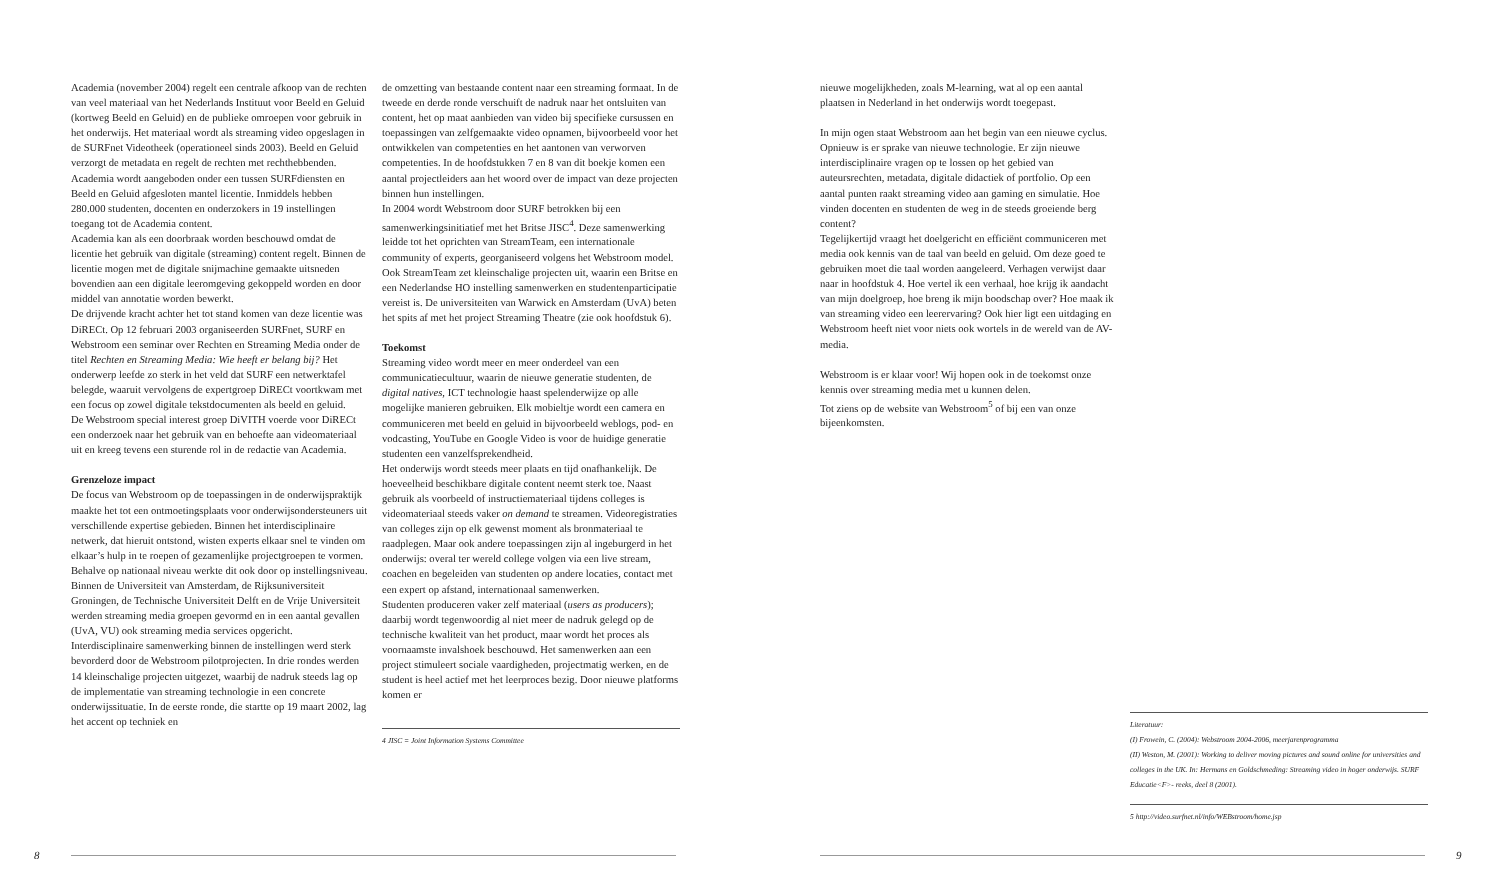Academia (november 2004) regelt een centrale afkoop van de rechten van veel materiaal van het Nederlands Instituut voor Beeld en Geluid (kortweg Beeld en Geluid) en de publieke omroepen voor gebruik in het onderwijs. Het materiaal wordt als streaming video opgeslagen in de SURFnet Videotheek (operationeel sinds 2003). Beeld en Geluid verzorgt de metadata en regelt de rechten met rechthebbenden.
Academia wordt aangeboden onder een tussen SURFdiensten en Beeld en Geluid afgesloten mantel licentie. Inmiddels hebben 280.000 studenten, docenten en onderzokers in 19 instellingen toegang tot de Academia content.
Academia kan als een doorbraak worden beschouwd omdat de licentie het gebruik van digitale (streaming) content regelt. Binnen de licentie mogen met de digitale snijmachine gemaakte uitsneden bovendien aan een digitale leeromgeving gekoppeld worden en door middel van annotatie worden bewerkt.
De drijvende kracht achter het tot stand komen van deze licentie was DiRECt. Op 12 februari 2003 organiseerden SURFnet, SURF en Webstroom een seminar over Rechten en Streaming Media onder de titel Rechten en Streaming Media: Wie heeft er belang bij? Het onderwerp leefde zo sterk in het veld dat SURF een netwerktafel belegde, waaruit vervolgens de expertgroep DiRECt voortkwam met een focus op zowel digitale tekstdocumenten als beeld en geluid.
De Webstroom special interest groep DiVITH voerde voor DiRECt een onderzoek naar het gebruik van en behoefte aan videomateriaal uit en kreeg tevens een sturende rol in de redactie van Academia.
Grenzeloze impact
De focus van Webstroom op de toepassingen in de onderwijspraktijk maakte het tot een ontmoetingsplaats voor onderwijsondersteuners uit verschillende expertise gebieden. Binnen het interdisciplinaire netwerk, dat hieruit ontstond, wisten experts elkaar snel te vinden om elkaar’s hulp in te roepen of gezamenlijke projectgroepen te vormen. Behalve op nationaal niveau werkte dit ook door op instellingsniveau. Binnen de Universiteit van Amsterdam, de Rijksuniversiteit Groningen, de Technische Universiteit Delft en de Vrije Universiteit werden streaming media groepen gevormd en in een aantal gevallen (UvA, VU) ook streaming media services opgericht.
Interdisciplinaire samenwerking binnen de instellingen werd sterk bevorderd door de Webstroom pilotprojecten. In drie rondes werden 14 kleinschalige projecten uitgezet, waarbij de nadruk steeds lag op de implementatie van streaming technologie in een concrete onderwijssituatie. In de eerste ronde, die startte op 19 maart 2002, lag het accent op techniek en
de omzetting van bestaande content naar een streaming formaat. In de tweede en derde ronde verschuift de nadruk naar het ontsluiten van content, het op maat aanbieden van video bij specifieke cursussen en toepassingen van zelfgemaakte video opnamen, bijvoorbeeld voor het ontwikkelen van competenties en het aantonen van verworven competenties. In de hoofdstukken 7 en 8 van dit boekje komen een aantal projectleiders aan het woord over de impact van deze projecten binnen hun instellingen.
In 2004 wordt Webstroom door SURF betrokken bij een samenwerkingsinitiatief met het Britse JISC<sup>4</sup>. Deze samenwerking leidde tot het oprichten van StreamTeam, een internationale community of experts, georganiseerd volgens het Webstroom model. Ook StreamTeam zet kleinschalige projecten uit, waarin een Britse en een Nederlandse HO instelling samenwerken en studentenparticipatie vereist is. De universiteiten van Warwick en Amsterdam (UvA) beten het spits af met het project Streaming Theatre (zie ook hoofdstuk 6).
Toekomst
Streaming video wordt meer en meer onderdeel van een communicatiecultuur, waarin de nieuwe generatie studenten, de digital natives, ICT technologie haast spelenderwijze op alle mogelijke manieren gebruiken. Elk mobieltje wordt een camera en communiceren met beeld en geluid in bijvoorbeeld weblogs, pod- en vodcasting, YouTube en Google Video is voor de huidige generatie studenten een vanzelfsprekendheid.
Het onderwijs wordt steeds meer plaats en tijd onafhankelijk. De hoeveelheid beschikbare digitale content neemt sterk toe. Naast gebruik als voorbeeld of instructiemateriaal tijdens colleges is videomateriaal steeds vaker on demand te streamen. Videoregistraties van colleges zijn op elk gewenst moment als bronmateriaal te raadplegen. Maar ook andere toepassingen zijn al ingeburgerd in het onderwijs: overal ter wereld college volgen via een live stream, coachen en begeleiden van studenten op andere locaties, contact met een expert op afstand, internationaal samenwerken.
Studenten produceren vaker zelf materiaal (users as producers); daarbij wordt tegenwoordig al niet meer de nadruk gelegd op de technische kwaliteit van het product, maar wordt het proces als voornaamste invalshoek beschouwd. Het samenwerken aan een project stimuleert sociale vaardigheden, projectmatig werken, en de student is heel actief met het leerproces bezig. Door nieuwe platforms komen er
4 JISC = Joint Information Systems Committee
nieuwe mogelijkheden, zoals M-learning, wat al op een aantal plaatsen in Nederland in het onderwijs wordt toegepast.
In mijn ogen staat Webstroom aan het begin van een nieuwe cyclus. Opnieuw is er sprake van nieuwe technologie. Er zijn nieuwe interdisciplinaire vragen op te lossen op het gebied van auteursrechten, metadata, digitale didactiek of portfolio. Op een aantal punten raakt streaming video aan gaming en simulatie. Hoe vinden docenten en studenten de weg in de steeds groeiende berg content?
Tegelijkertijd vraagt het doelgericht en efficiënt communiceren met media ook kennis van de taal van beeld en geluid. Om deze goed te gebruiken moet die taal worden aangeleerd. Verhagen verwijst daar naar in hoofdstuk 4. Hoe vertel ik een verhaal, hoe krijg ik aandacht van mijn doelgroep, hoe breng ik mijn boodschap over? Hoe maak ik van streaming video een leerervaring? Ook hier ligt een uitdaging en Webstroom heeft niet voor niets ook wortels in de wereld van de AV-media.
Webstroom is er klaar voor! Wij hopen ook in de toekomst onze kennis over streaming media met u kunnen delen.
Tot ziens op de website van Webstroom<sup>5</sup> of bij een van onze bijeenkomsten.
Literatuur:
(I) Frowein, C. (2004): Webstroom 2004-2006, meerjarenprogramma
(II) Weston, M. (2001): Working to deliver moving pictures and sound online for universities and colleges in the UK. In: Hermans en Goldschmeding: Streaming video in hoger onderwijs. SURF Educatie<F>- reeks, deel 8 (2001).
5 http://video.surfnet.nl/info/WEBstroom/home.jsp
8 9